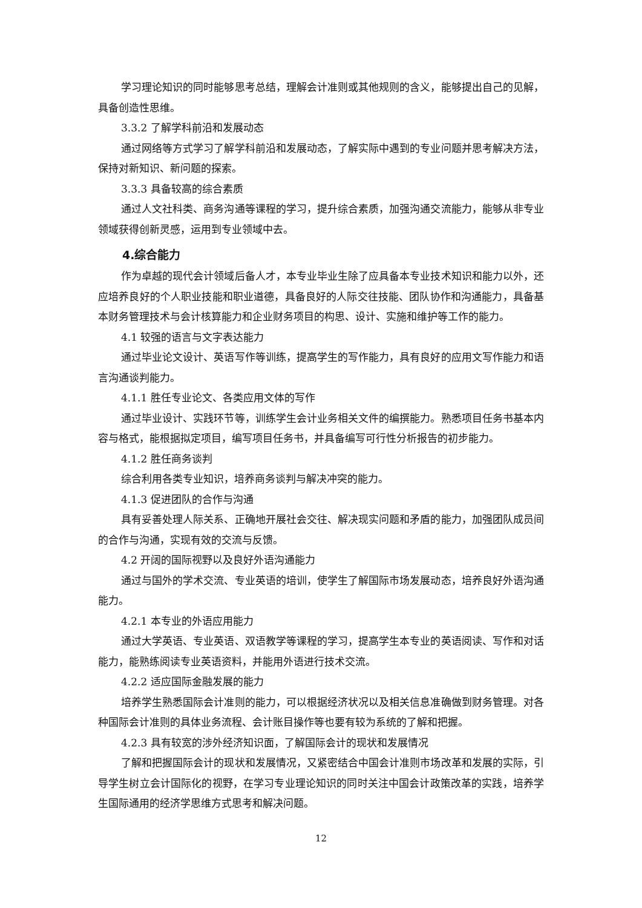学习理论知识的同时能够思考总结，理解会计准则或其他规则的含义，能够提出自己的见解，具备创造性思维。
3.3.2 了解学科前沿和发展动态
通过网络等方式学习了解学科前沿和发展动态，了解实际中遇到的专业问题并思考解决方法，保持对新知识、新问题的探索。
3.3.3 具备较高的综合素质
通过人文社科类、商务沟通等课程的学习，提升综合素质，加强沟通交流能力，能够从非专业领域获得创新灵感，运用到专业领域中去。
4.综合能力
作为卓越的现代会计领域后备人才，本专业毕业生除了应具备本专业技术知识和能力以外，还应培养良好的个人职业技能和职业道德，具备良好的人际交往技能、团队协作和沟通能力，具备基本财务管理技术与会计核算能力和企业财务项目的构思、设计、实施和维护等工作的能力。
4.1 较强的语言与文字表达能力
通过毕业论文设计、英语写作等训练，提高学生的写作能力，具有良好的应用文写作能力和语言沟通谈判能力。
4.1.1 胜任专业论文、各类应用文体的写作
通过毕业设计、实践环节等，训练学生会计业务相关文件的编撰能力。熟悉项目任务书基本内容与格式，能根据拟定项目，编写项目任务书，并具备编写可行性分析报告的初步能力。
4.1.2 胜任商务谈判
综合利用各类专业知识，培养商务谈判与解决冲突的能力。
4.1.3 促进团队的合作与沟通
具有妥善处理人际关系、正确地开展社会交往、解决现实问题和矛盾的能力，加强团队成员间的合作与沟通，实现有效的交流与反馈。
4.2 开阔的国际视野以及良好外语沟通能力
通过与国外的学术交流、专业英语的培训，使学生了解国际市场发展动态，培养良好外语沟通能力。
4.2.1 本专业的外语应用能力
通过大学英语、专业英语、双语教学等课程的学习，提高学生本专业的英语阅读、写作和对话能力，能熟练阅读专业英语资料，并能用外语进行技术交流。
4.2.2 适应国际金融发展的能力
培养学生熟悉国际会计准则的能力，可以根据经济状况以及相关信息准确做到财务管理。对各种国际会计准则的具体业务流程、会计账目操作等也要有较为系统的了解和把握。
4.2.3 具有较宽的涉外经济知识面，了解国际会计的现状和发展情况
了解和把握国际会计的现状和发展情况，又紧密结合中国会计准则市场改革和发展的实际，引导学生树立会计国际化的视野，在学习专业理论知识的同时关注中国会计政策改革的实践，培养学生国际通用的经济学思维方式思考和解决问题。
12